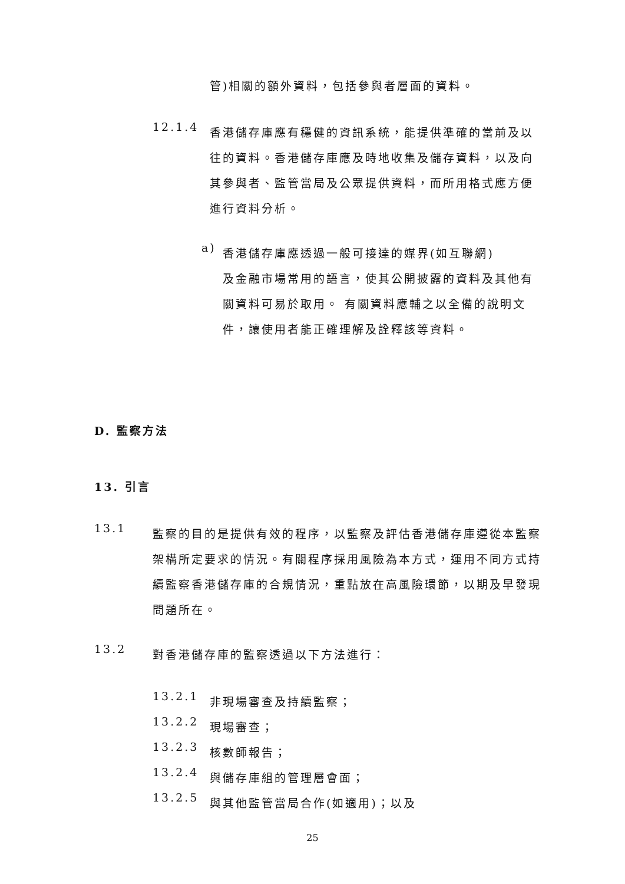管)相關的額外資料，包括參與者層面的資料。
12.1.4
香港儲存庫應有穩健的資訊系統，能提供準確的當前及以往的資料。香港儲存庫應及時地收集及儲存資料，以及向其參與者、監管當局及公眾提供資料，而所用格式應方便進行資料分析。
a)
香港儲存庫應透過一般可接達的媒界(如互聯網)
及金融市場常用的語言，使其公開披露的資料及其他有關資料可易於取用。 有關資料應輔之以全備的說明文件，讓使用者能正確理解及詮釋該等資料。
D. 監察方法
13. 引言
13.1
監察的目的是提供有效的程序，以監察及評估香港儲存庫遵從本監察架構所定要求的情況。有關程序採用風險為本方式，運用不同方式持續監察香港儲存庫的合規情況，重點放在高風險環節，以期及早發現問題所在。
13.2
對香港儲存庫的監察透過以下方法進行：
13.2.1
非現場審查及持續監察；
13.2.2
現場審查；
13.2.3
核數師報告；
13.2.4
與儲存庫組的管理層會面；
13.2.5
與其他監管當局合作(如適用)；以及
25